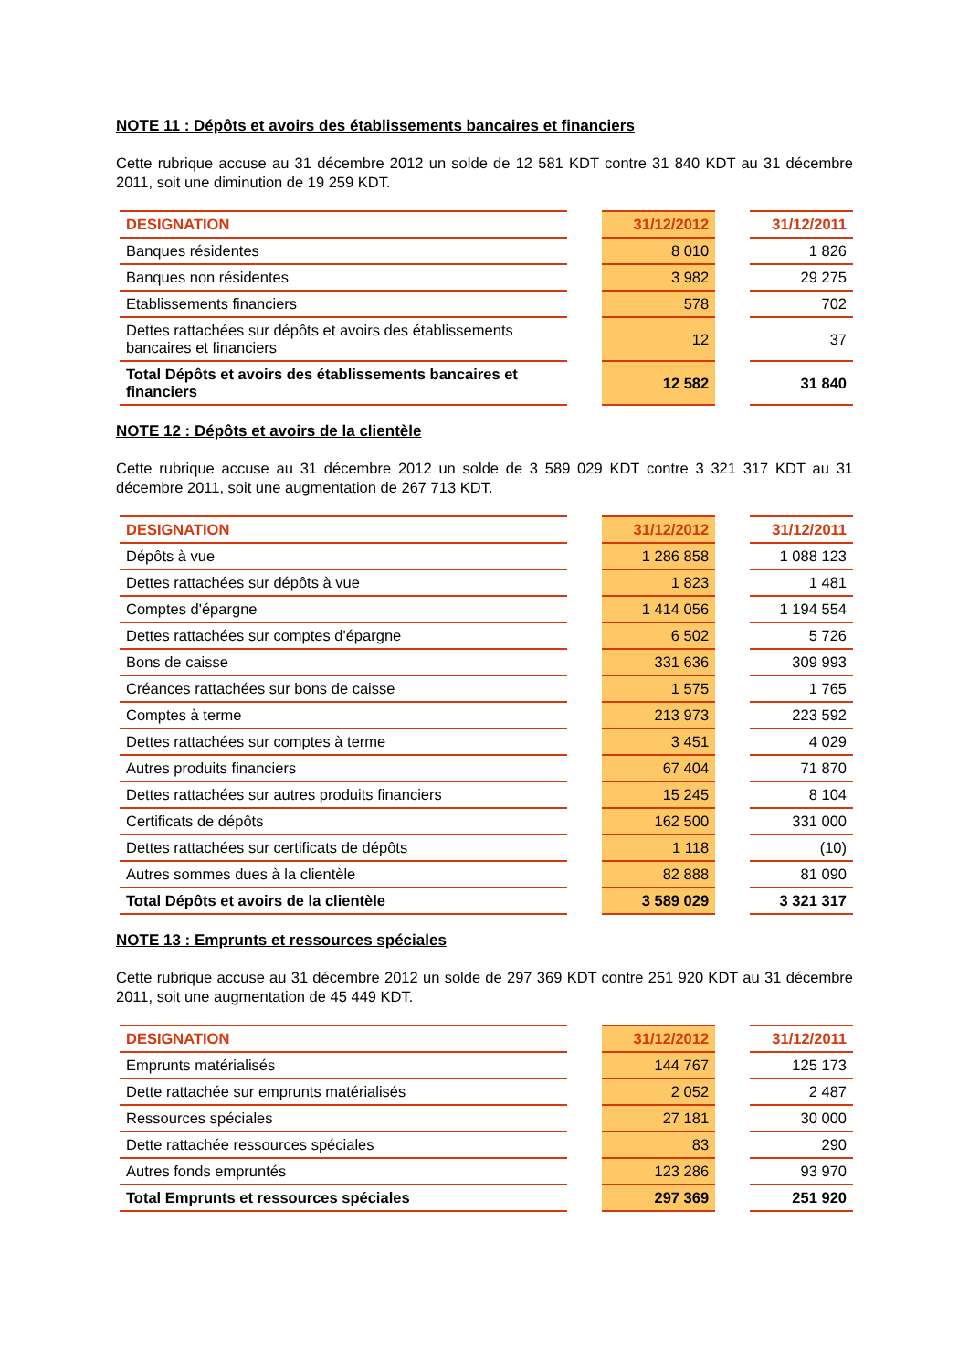NOTE 11 : Dépôts et avoirs des établissements bancaires et financiers
Cette rubrique accuse au 31 décembre 2012 un solde de 12 581 KDT contre 31 840 KDT au 31 décembre 2011, soit une diminution de 19 259 KDT.
| DESIGNATION | | 31/12/2012 | | 31/12/2011 |
| Banques résidentes | | 8 010 | | 1 826 |
| Banques non résidentes | | 3 982 | | 29 275 |
| Etablissements financiers | | 578 | | 702 |
| Dettes rattachées sur dépôts et avoirs des établissements bancaires et financiers | | 12 | | 37 |
| Total Dépôts et avoirs des établissements bancaires et financiers | | 12 582 | | 31 840 |
NOTE 12 : Dépôts et avoirs de la clientèle
Cette rubrique accuse au 31 décembre 2012 un solde de 3 589 029 KDT contre 3 321 317 KDT au 31 décembre 2011, soit une augmentation de 267 713 KDT.
| DESIGNATION | | 31/12/2012 | | 31/12/2011 |
| Dépôts à vue | | 1 286 858 | | 1 088 123 |
| Dettes rattachées sur dépôts à vue | | 1 823 | | 1 481 |
| Comptes d'épargne | | 1 414 056 | | 1 194 554 |
| Dettes rattachées sur comptes d'épargne | | 6 502 | | 5 726 |
| Bons de caisse | | 331 636 | | 309 993 |
| Créances rattachées sur bons de caisse | | 1 575 | | 1 765 |
| Comptes à terme | | 213 973 | | 223 592 |
| Dettes rattachées sur comptes à terme | | 3 451 | | 4 029 |
| Autres produits financiers | | 67 404 | | 71 870 |
| Dettes rattachées sur autres produits financiers | | 15 245 | | 8 104 |
| Certificats de dépôts | | 162 500 | | 331 000 |
| Dettes rattachées sur certificats de dépôts | | 1 118 | | (10) |
| Autres sommes dues à la clientèle | | 82 888 | | 81 090 |
| Total Dépôts et avoirs de la clientèle | | 3 589 029 | | 3 321 317 |
NOTE 13 : Emprunts et ressources spéciales
Cette rubrique accuse au 31 décembre 2012 un solde de 297 369 KDT contre 251 920 KDT au 31 décembre 2011, soit une augmentation de 45 449 KDT.
| DESIGNATION | | 31/12/2012 | | 31/12/2011 |
| Emprunts matérialisés | | 144 767 | | 125 173 |
| Dette rattachée sur emprunts matérialisés | | 2 052 | | 2 487 |
| Ressources spéciales | | 27 181 | | 30 000 |
| Dette rattachée ressources spéciales | | 83 | | 290 |
| Autres fonds empruntés | | 123 286 | | 93 970 |
| Total Emprunts et ressources spéciales | | 297 369 | | 251 920 |